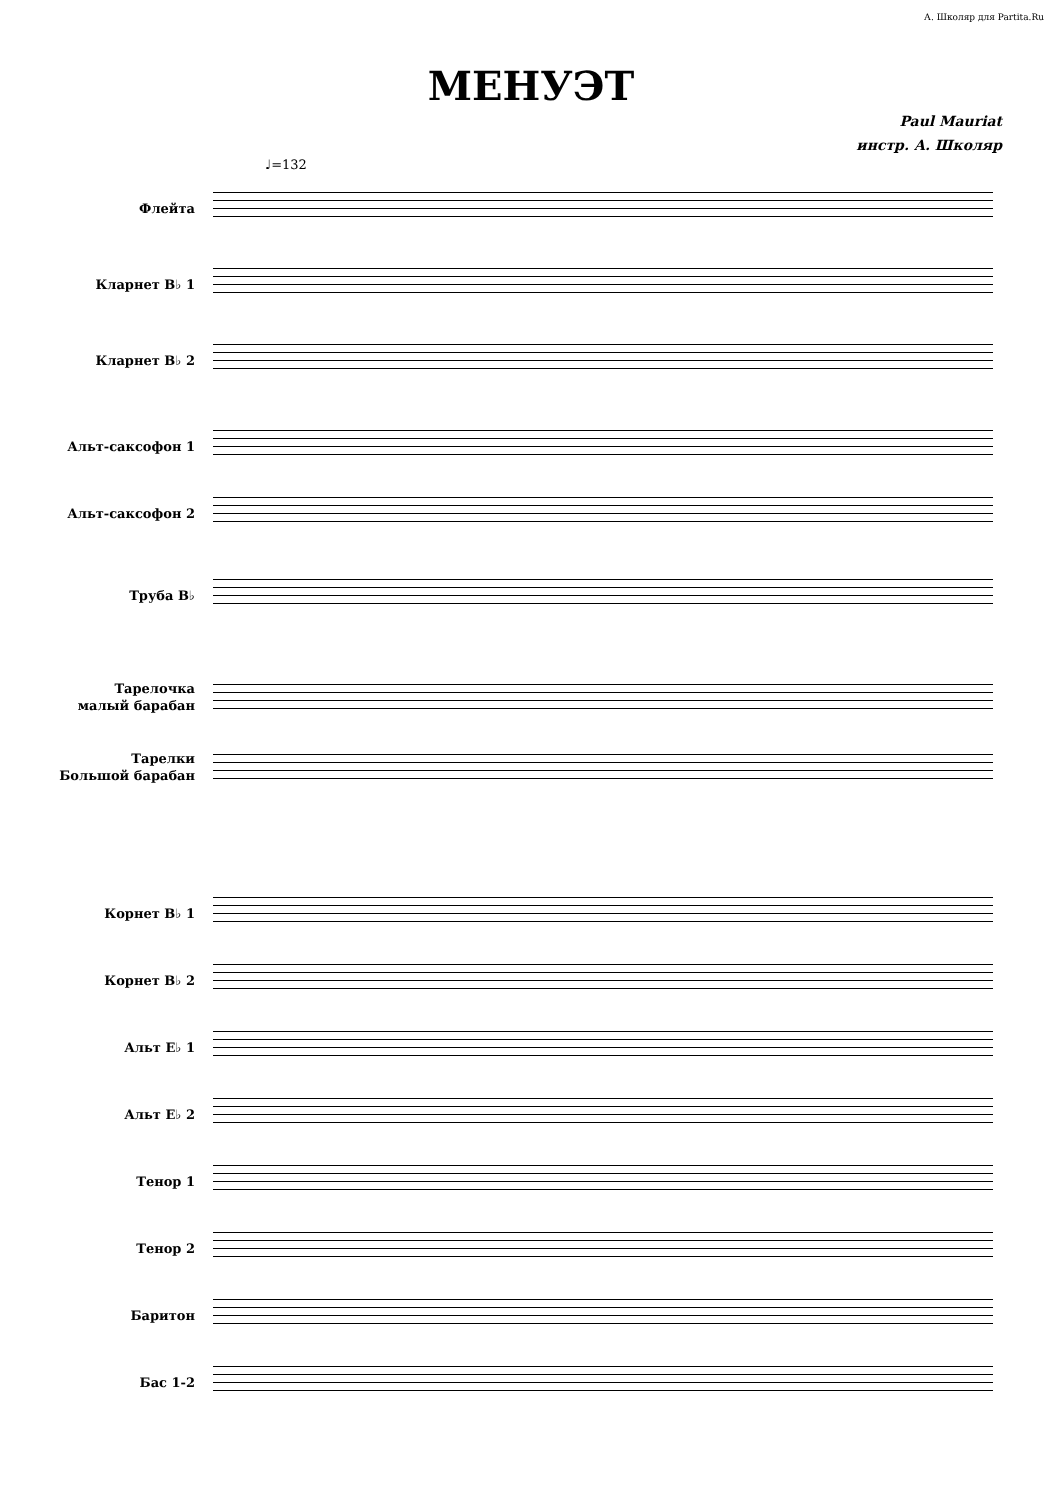А. Школяр для Partita.Ru
МЕНУЭТ
Paul Mauriat
инстр. А. Школяр
♩=132
Флейта
Кларнет B♭ 1
Кларнет B♭ 2
Альт-саксофон 1
Альт-саксофон 2
Труба B♭
Тарелочка
малый барабан
Тарелки
Большой барабан
Корнет B♭ 1
Корнет B♭ 2
Альт E♭ 1
Альт E♭ 2
Тенор 1
Тенор 2
Баритон
Бас 1-2